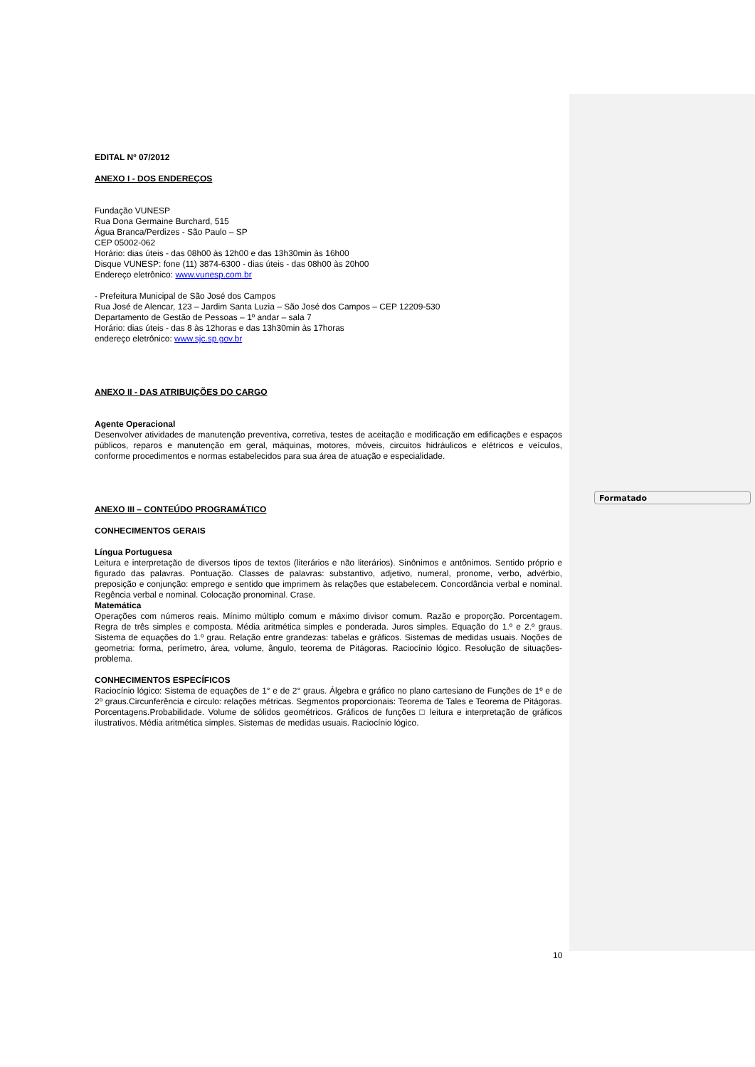EDITAL Nº 07/2012
ANEXO I - DOS ENDEREÇOS
Fundação VUNESP
Rua Dona Germaine Burchard, 515
Água Branca/Perdizes - São Paulo – SP
CEP 05002-062
Horário: dias úteis - das 08h00 às 12h00 e das 13h30min às 16h00
Disque VUNESP: fone (11) 3874-6300 - dias úteis - das 08h00 às 20h00
Endereço eletrônico: www.vunesp.com.br
- Prefeitura Municipal de São José dos Campos
Rua José de Alencar, 123 – Jardim Santa Luzia – São José dos Campos – CEP 12209-530
Departamento de Gestão de Pessoas – 1º andar – sala 7
Horário: dias úteis - das 8 às 12horas e das 13h30min às 17horas
endereço eletrônico: www.sjc.sp.gov.br
ANEXO II - DAS ATRIBUIÇÕES DO CARGO
Agente Operacional
Desenvolver atividades de manutenção preventiva, corretiva, testes de aceitação e modificação em edificações e espaços públicos, reparos e manutenção em geral, máquinas, motores, móveis, circuitos hidráulicos e elétricos e veículos, conforme procedimentos e normas estabelecidos para sua área de atuação e especialidade.
ANEXO III – CONTEÚDO PROGRAMÁTICO
CONHECIMENTOS GERAIS
Língua Portuguesa
Leitura e interpretação de diversos tipos de textos (literários e não literários). Sinônimos e antônimos. Sentido próprio e figurado das palavras. Pontuação. Classes de palavras: substantivo, adjetivo, numeral, pronome, verbo, advérbio, preposição e conjunção: emprego e sentido que imprimem às relações que estabelecem. Concordância verbal e nominal. Regência verbal e nominal. Colocação pronominal. Crase.
Matemática
Operações com números reais. Mínimo múltiplo comum e máximo divisor comum. Razão e proporção. Porcentagem. Regra de três simples e composta. Média aritmética simples e ponderada. Juros simples. Equação do 1.º e 2.º graus. Sistema de equações do 1.º grau. Relação entre grandezas: tabelas e gráficos. Sistemas de medidas usuais. Noções de geometria: forma, perímetro, área, volume, ângulo, teorema de Pitágoras. Raciocínio lógico. Resolução de situações-problema.
CONHECIMENTOS ESPECÍFICOS
Raciocínio lógico: Sistema de equações de 1° e de 2° graus. Álgebra e gráfico no plano cartesiano de Funções de 1º e de 2º graus.Circunferência e círculo: relações métricas. Segmentos proporcionais: Teorema de Tales e Teorema de Pitágoras. Porcentagens.Probabilidade. Volume de sólidos geométricos. Gráficos de funções □ leitura e interpretação de gráficos ilustrativos. Média aritmética simples. Sistemas de medidas usuais. Raciocínio lógico.
Formatado
10